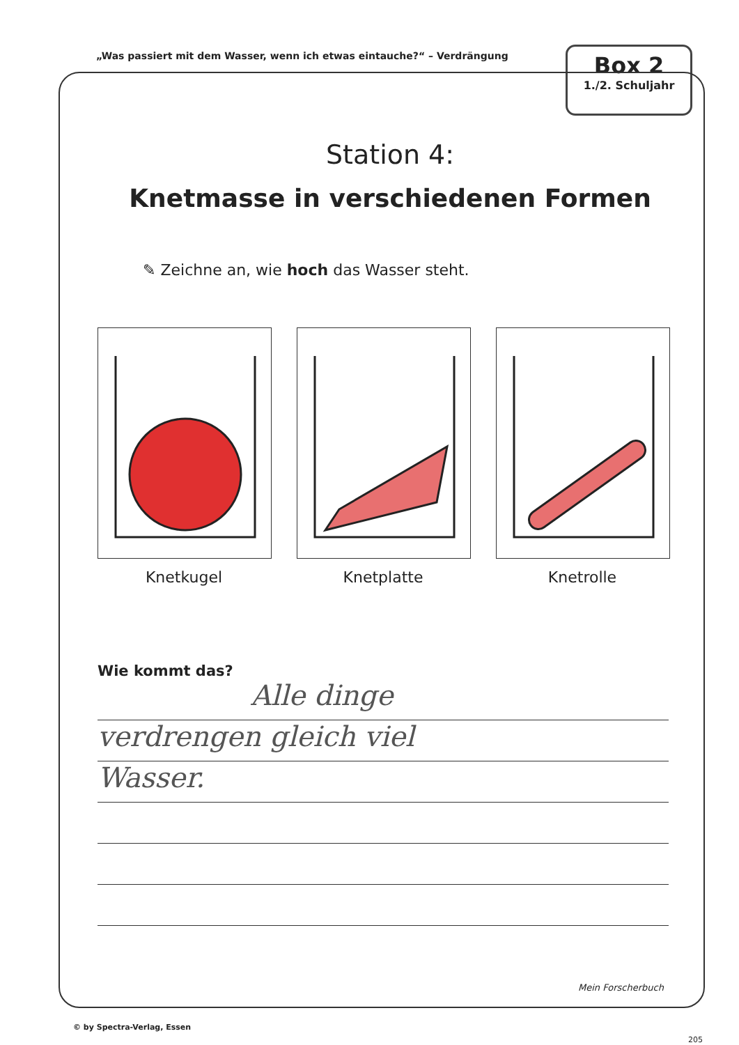„Was passiert mit dem Wasser, wenn ich etwas eintauche?“ – Verdrängung
Box 2
1./2. Schuljahr
Station 4:
Knetmasse in verschiedenen Formen
✎ Zeichne an, wie hoch das Wasser steht.
Knetkugel Knetplatte Knetrolle
Wie kommt das?
Alle dinge
verdrengen gleich viel
Wasser.
Mein Forscherbuch
© by Spectra-Verlag, Essen
205